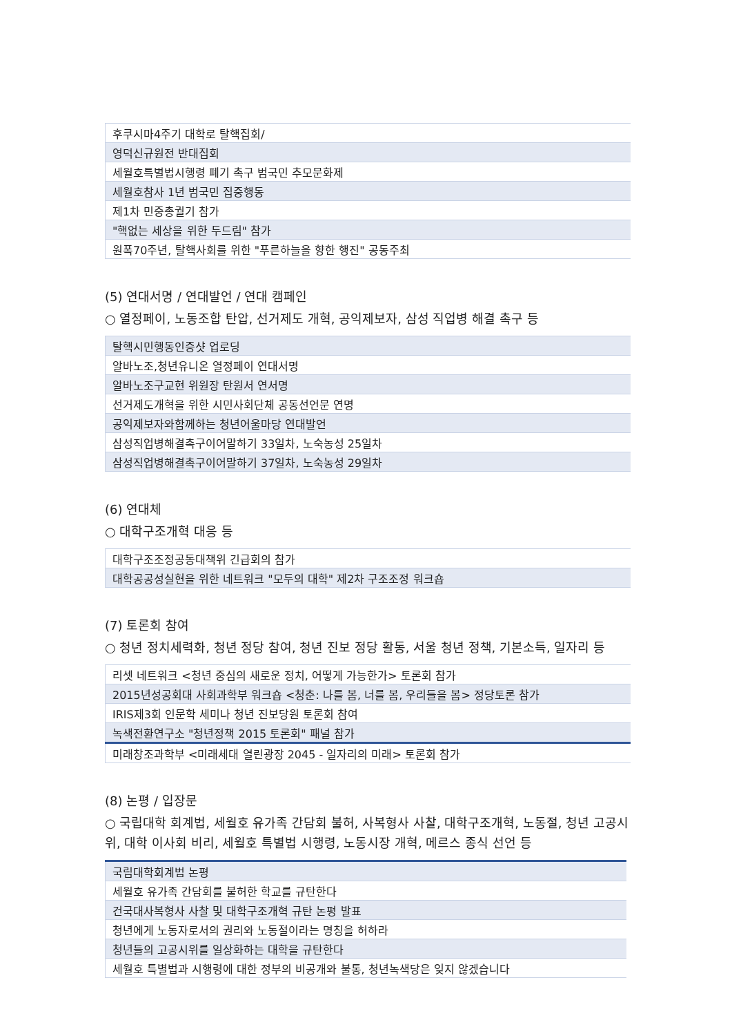| 후쿠시마4주기 대학로 탈핵집회/ |
| 영덕신규원전 반대집회 |
| 세월호특별법시행령 폐기 촉구 범국민 추모문화제 |
| 세월호참사 1년 범국민 집중행동 |
| 제1차 민중총궐기 참가 |
| "핵없는 세상을 위한 두드림" 참가 |
| 원폭70주년, 탈핵사회를 위한 "푸른하늘을 향한 행진" 공동주최 |
(5) 연대서명 / 연대발언 / 연대 캠페인
○ 열정페이, 노동조합 탄압, 선거제도 개혁, 공익제보자, 삼성 직업병 해결 촉구 등
| 탈핵시민행동인증샷 업로딩 |
| 알바노조,청년유니온 열정페이 연대서명 |
| 알바노조구교현 위원장 탄원서 연서명 |
| 선거제도개혁을 위한 시민사회단체 공동선언문 연명 |
| 공익제보자와함께하는 청년어울마당 연대발언 |
| 삼성직업병해결촉구이어말하기 33일차, 노숙농성 25일차 |
| 삼성직업병해결촉구이어말하기 37일차, 노숙농성 29일차 |
(6) 연대체
○ 대학구조개혁 대응 등
| 대학구조조정공동대책위 긴급회의 참가 |
| 대학공공성실현을 위한 네트워크 "모두의 대학" 제2차 구조조정 워크숍 |
(7) 토론회 참여
○ 청년 정치세력화, 청년 정당 참여, 청년 진보 정당 활동, 서울 청년 정책, 기본소득, 일자리 등
| 리셋 네트워크 <청년 중심의 새로운 정치, 어떻게 가능한가> 토론회 참가 |
| 2015년성공회대 사회과학부 워크숍 <청춘: 나를 봄, 너를 봄, 우리들을 봄> 정당토론 참가 |
| IRIS제3회 인문학 세미나 청년 진보당원 토론회 참여 |
| 녹색전환연구소 "청년정책 2015 토론회" 패널 참가 |
| 미래창조과학부 <미래세대 열린광장 2045 - 일자리의 미래> 토론회 참가 |
(8) 논평 / 입장문
○ 국립대학 회계법, 세월호 유가족 간담회 불허, 사복형사 사찰, 대학구조개혁, 노동절, 청년 고공시위, 대학 이사회 비리, 세월호 특별법 시행령, 노동시장 개혁, 메르스 종식 선언 등
| 국립대학회계법 논평 |
| 세월호 유가족 간담회를 불허한 학교를 규탄한다 |
| 건국대사복형사 사찰 및 대학구조개혁 규탄 논평 발표 |
| 청년에게 노동자로서의 권리와 노동절이라는 명칭을 허하라 |
| 청년들의 고공시위를 일상화하는 대학을 규탄한다 |
| 세월호 특별법과 시행령에 대한 정부의 비공개와 불통, 청년녹색당은 잊지 않겠습니다 |